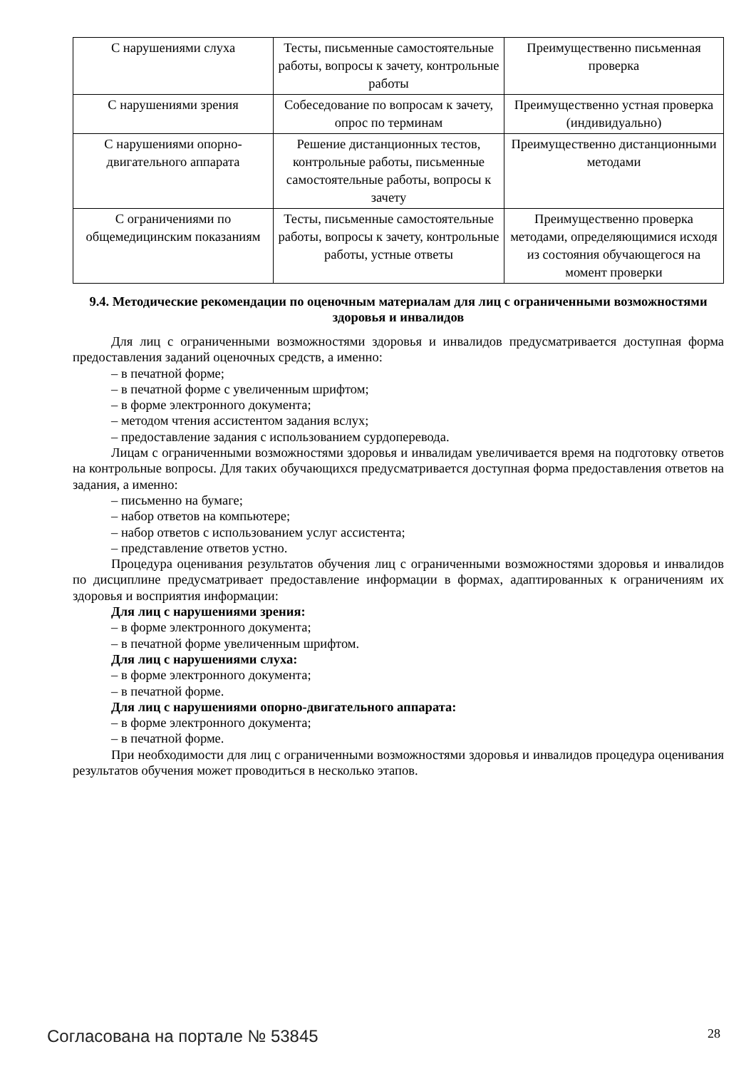| С нарушениями слуха | Тесты, письменные самостоятельные работы, вопросы к зачету, контрольные работы | Преимущественно письменная проверка |
| С нарушениями зрения | Собеседование по вопросам к зачету, опрос по терминам | Преимущественно устная проверка (индивидуально) |
| С нарушениями опорно-двигательного аппарата | Решение дистанционных тестов, контрольные работы, письменные самостоятельные работы, вопросы к зачету | Преимущественно дистанционными методами |
| С ограничениями по общемедицинским показаниям | Тесты, письменные самостоятельные работы, вопросы к зачету, контрольные работы, устные ответы | Преимущественно проверка методами, определяющимися исходя из состояния обучающегося на момент проверки |
9.4. Методические рекомендации по оценочным материалам для лиц с ограниченными возможностями здоровья и инвалидов
Для лиц с ограниченными возможностями здоровья и инвалидов предусматривается доступная форма предоставления заданий оценочных средств, а именно:
– в печатной форме;
– в печатной форме с увеличенным шрифтом;
– в форме электронного документа;
– методом чтения ассистентом задания вслух;
– предоставление задания с использованием сурдоперевода.
Лицам с ограниченными возможностями здоровья и инвалидам увеличивается время на подготовку ответов на контрольные вопросы. Для таких обучающихся предусматривается доступная форма предоставления ответов на задания, а именно:
– письменно на бумаге;
– набор ответов на компьютере;
– набор ответов с использованием услуг ассистента;
– представление ответов устно.
Процедура оценивания результатов обучения лиц с ограниченными возможностями здоровья и инвалидов по дисциплине предусматривает предоставление информации в формах, адаптированных к ограничениям их здоровья и восприятия информации:
Для лиц с нарушениями зрения:
– в форме электронного документа;
– в печатной форме увеличенным шрифтом.
Для лиц с нарушениями слуха:
– в форме электронного документа;
– в печатной форме.
Для лиц с нарушениями опорно-двигательного аппарата:
– в форме электронного документа;
– в печатной форме.
При необходимости для лиц с ограниченными возможностями здоровья и инвалидов процедура оценивания результатов обучения может проводиться в несколько этапов.
Согласована на портале № 53845 28